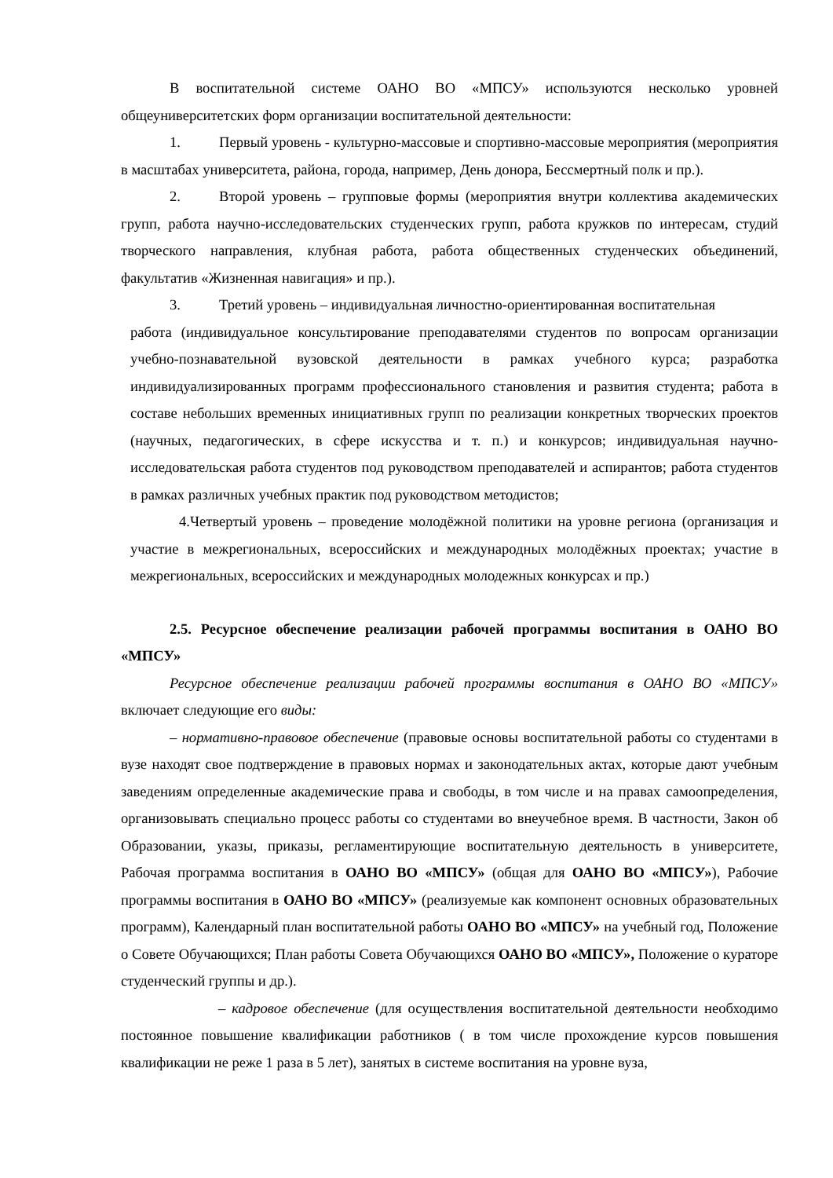В воспитательной системе ОАНО ВО «МПСУ» используются несколько уровней общеуниверситетских форм организации воспитательной деятельности:
1. Первый уровень - культурно-массовые и спортивно-массовые мероприятия (мероприятия в масштабах университета, района, города, например, День донора, Бессмертный полк и пр.).
2. Второй уровень – групповые формы (мероприятия внутри коллектива академических групп, работа научно-исследовательских студенческих групп, работа кружков по интересам, студий творческого направления, клубная работа, работа общественных студенческих объединений, факультатив «Жизненная навигация» и пр.).
3. Третий уровень – индивидуальная личностно-ориентированная воспитательная
работа (индивидуальное консультирование преподавателями студентов по вопросам организации учебно-познавательной вузовской деятельности в рамках учебного курса; разработка индивидуализированных программ профессионального становления и развития студента; работа в составе небольших временных инициативных групп по реализации конкретных творческих проектов (научных, педагогических, в сфере искусства и т. п.) и конкурсов; индивидуальная научно-исследовательская работа студентов под руководством преподавателей и аспирантов; работа студентов в рамках различных учебных практик под руководством методистов;
4.Четвертый уровень – проведение молодёжной политики на уровне региона (организация и участие в межрегиональных, всероссийских и международных молодёжных проектах; участие в межрегиональных, всероссийских и международных молодежных конкурсах и пр.)
2.5. Ресурсное обеспечение реализации рабочей программы воспитания в ОАНО ВО «МПСУ»
Ресурсное обеспечение реализации рабочей программы воспитания в ОАНО ВО «МПСУ» включает следующие его виды:
– нормативно-правовое обеспечение (правовые основы воспитательной работы со студентами в вузе находят свое подтверждение в правовых нормах и законодательных актах, которые дают учебным заведениям определенные академические права и свободы, в том числе и на правах самоопределения, организовывать специально процесс работы со студентами во внеучебное время. В частности, Закон об Образовании, указы, приказы, регламентирующие воспитательную деятельность в университете, Рабочая программа воспитания в ОАНО ВО «МПСУ» (общая для ОАНО ВО «МПСУ»), Рабочие программы воспитания в ОАНО ВО «МПСУ» (реализуемые как компонент основных образовательных программ), Календарный план воспитательной работы ОАНО ВО «МПСУ» на учебный год, Положение о Совете Обучающихся; План работы Совета Обучающихся ОАНО ВО «МПСУ», Положение о кураторе студенческий группы и др.).
– кадровое обеспечение (для осуществления воспитательной деятельности необходимо постоянное повышение квалификации работников ( в том числе прохождение курсов повышения квалификации не реже 1 раза в 5 лет), занятых в системе воспитания на уровне вуза,